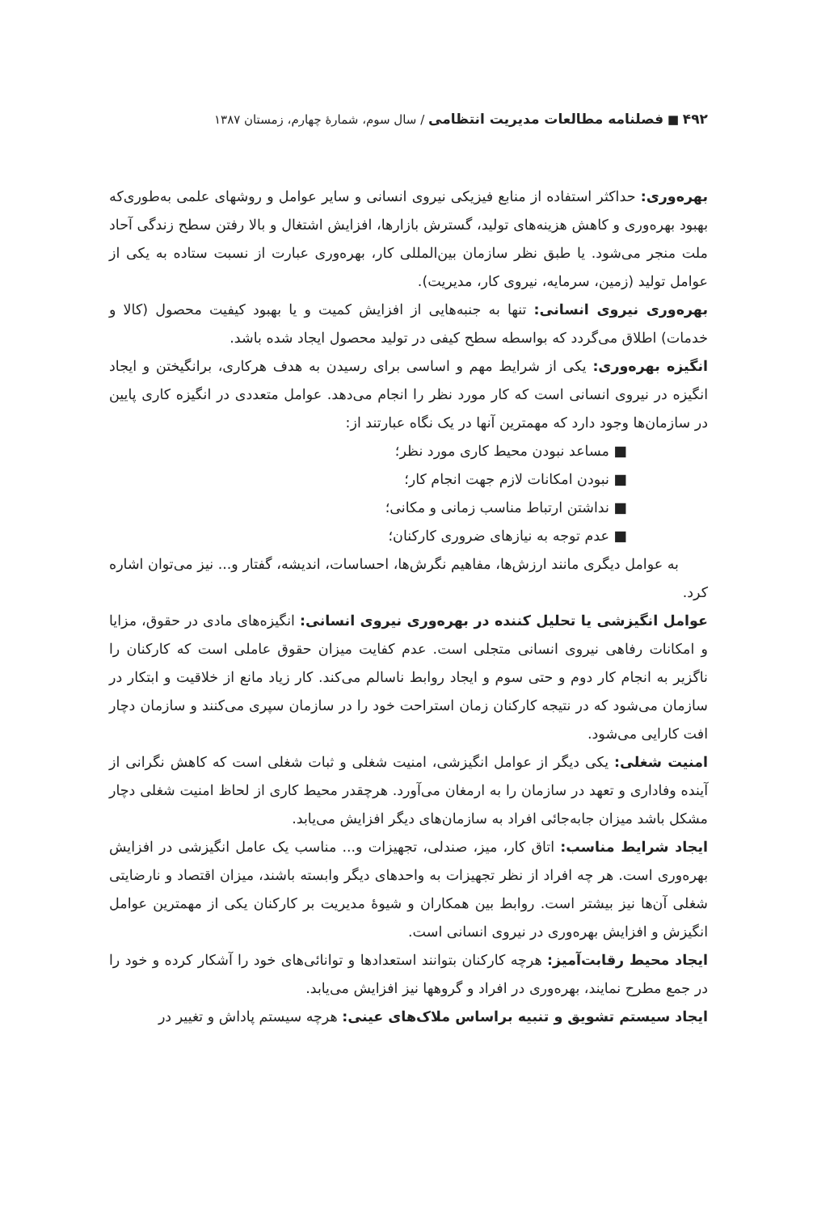۴۹۲ ■ فصلنامه مطالعات مدیریت انتظامی / سال سوم، شمارهٔ چهارم، زمستان ۱۳۸۷
بهره‌وری: حداکثر استفاده از منابع فیزیکی نیروی انسانی و سایر عوامل و روشهای علمی به‌طوری‌که بهبود بهره‌وری و کاهش هزینه‌های تولید، گسترش بازارها، افزایش اشتغال و بالا رفتن سطح زندگی آحاد ملت منجر می‌شود. یا طبق نظر سازمان بین‌المللی کار، بهره‌وری عبارت از نسبت ستاده به یکی از عوامل تولید (زمین، سرمایه، نیروی کار، مدیریت).
بهره‌وری نیروی انسانی: تنها به جنبه‌هایی از افزایش کمیت و یا بهبود کیفیت محصول (کالا و خدمات) اطلاق می‌گردد که بواسطه سطح کیفی در تولید محصول ایجاد شده باشد.
انگیزه بهره‌وری: یکی از شرایط مهم و اساسی برای رسیدن به هدف هرکاری، برانگیختن و ایجاد انگیزه در نیروی انسانی است که کار مورد نظر را انجام می‌دهد. عوامل متعددی در انگیزه کاری پایین در سازمان‌ها وجود دارد که مهمترین آنها در یک نگاه عبارتند از:
■ مساعد نبودن محیط کاری مورد نظر؛
■ نبودن امکانات لازم جهت انجام کار؛
■ نداشتن ارتباط مناسب زمانی و مکانی؛
■ عدم توجه به نیازهای ضروری کارکنان؛
به عوامل دیگری مانند ارزش‌ها، مفاهیم نگرش‌ها، احساسات، اندیشه، گفتار و... نیز می‌توان اشاره کرد.
عوامل انگیزشی یا تحلیل کننده در بهره‌وری نیروی انسانی: انگیزه‌های مادی در حقوق، مزایا و امکانات رفاهی نیروی انسانی متجلی است. عدم کفایت میزان حقوق عاملی است که کارکنان را ناگزیر به انجام کار دوم و حتی سوم و ایجاد روابط ناسالم می‌کند. کار زیاد مانع از خلاقیت و ابتکار در سازمان می‌شود که در نتیجه کارکنان زمان استراحت خود را در سازمان سپری می‌کنند و سازمان دچار افت کارایی می‌شود.
امنیت شغلی: یکی دیگر از عوامل انگیزشی، امنیت شغلی و ثبات شغلی است که کاهش نگرانی از آینده وفاداری و تعهد در سازمان را به ارمغان می‌آورد. هرچقدر محیط کاری از لحاظ امنیت شغلی دچار مشکل باشد میزان جابه‌جائی افراد به سازمان‌های دیگر افزایش می‌یابد.
ایجاد شرایط مناسب: اتاق کار، میز، صندلی، تجهیزات و... مناسب یک عامل انگیزشی در افزایش بهره‌وری است. هر چه افراد از نظر تجهیزات به واحدهای دیگر وابسته باشند، میزان اقتصاد و نارضایتی شغلی آن‌ها نیز بیشتر است. روابط بین همکاران و شیوهٔ مدیریت بر کارکنان یکی از مهمترین عوامل انگیزش و افزایش بهره‌وری در نیروی انسانی است.
ایجاد محیط رقابت‌آمیز: هرچه کارکنان بتوانند استعدادها و توانائی‌های خود را آشکار کرده و خود را در جمع مطرح نمایند، بهره‌وری در افراد و گروهها نیز افزایش می‌یابد.
ایجاد سیستم تشویق و تنبیه براساس ملاک‌های عینی: هرچه سیستم پاداش و تغییر در